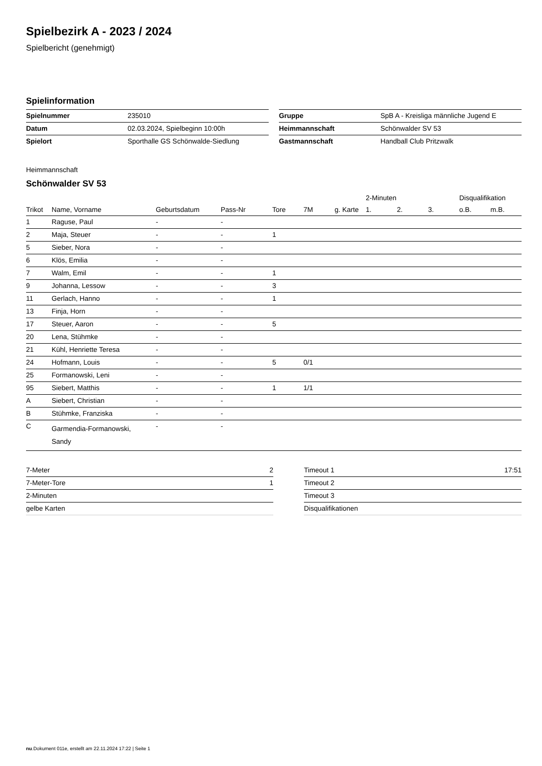Spielbezirk A - 2023 / 2024
Spielbericht (genehmigt)
Spielinformation
| Spielnummer | 235010 |
| Datum | 02.03.2024, Spielbeginn 10:00h |
| Spielort | Sporthalle GS Schönwalde-Siedlung |
| Gruppe | SpB A - Kreisliga männliche Jugend E |
| Heimmannschaft | Schönwalder SV 53 |
| Gastmannschaft | Handball Club Pritzwalk |
Heimmannschaft
Schönwalder SV 53
| | | | | | | | 2-Minuten | | | Disqualifikation | |
| --- | --- | --- | --- | --- | --- | --- | --- | --- | --- | --- | --- |
| Trikot | Name, Vorname | Geburtsdatum | Pass-Nr | Tore | 7M | g. Karte | 1. | 2. | 3. | o.B. | m.B. |
| 1 | Raguse, Paul | - | - | | | | | | | | |
| 2 | Maja, Steuer | - | - | 1 | | | | | | | |
| 5 | Sieber, Nora | - | - | | | | | | | | |
| 6 | Klös, Emilia | - | - | | | | | | | | |
| 7 | Walm, Emil | - | - | 1 | | | | | | | |
| 9 | Johanna, Lessow | - | - | 3 | | | | | | | |
| 11 | Gerlach, Hanno | - | - | 1 | | | | | | | |
| 13 | Finja, Horn | - | - | | | | | | | | |
| 17 | Steuer, Aaron | - | - | 5 | | | | | | | |
| 20 | Lena, Stühmke | - | - | | | | | | | | |
| 21 | Kühl, Henriette Teresa | - | - | | | | | | | | |
| 24 | Hofmann, Louis | - | - | 5 | 0/1 | | | | | | |
| 25 | Formanowski, Leni | - | - | | | | | | | | |
| 95 | Siebert, Matthis | - | - | 1 | 1/1 | | | | | | |
| A | Siebert, Christian | - | - | | | | | | | | |
| B | Stühmke, Franziska | - | - | | | | | | | | |
| C | Garmendia-Formanowski, Sandy | - | - | | | | | | | | |
| 7-Meter | 2 |
| 7-Meter-Tore | 1 |
| 2-Minuten | |
| gelbe Karten | |
| Timeout 1 | 17:51 |
| Timeout 2 | |
| Timeout 3 | |
| Disqualifikationen | |
nu.Dokument 011e, erstellt am 22.11.2024 17:22 | Seite 1